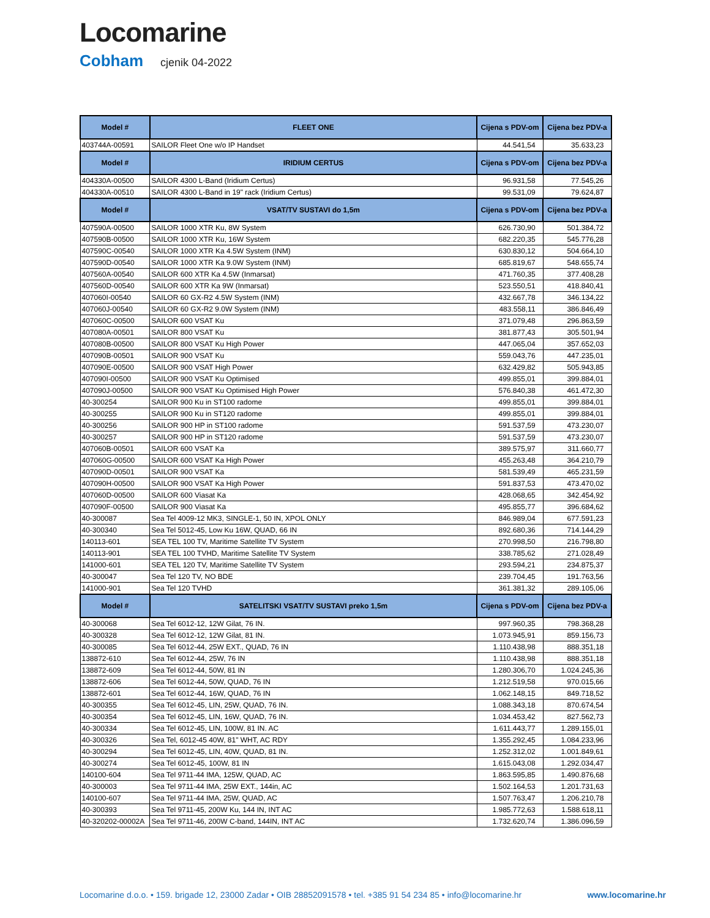Locomarine
Cobham cjenik 04-2022
| Model # | FLEET ONE | Cijena s PDV-om | Cijena bez PDV-a |
| --- | --- | --- | --- |
| 403744A-00591 | SAILOR Fleet One w/o IP Handset | 44.541,54 | 35.633,23 |
| Model # | IRIDIUM CERTUS | Cijena s PDV-om | Cijena bez PDV-a |
| 404330A-00500 | SAILOR 4300 L-Band (Iridium Certus) | 96.931,58 | 77.545,26 |
| 404330A-00510 | SAILOR 4300 L-Band in 19" rack (Iridium Certus) | 99.531,09 | 79.624,87 |
| Model # | VSAT/TV SUSTAVI do 1,5m | Cijena s PDV-om | Cijena bez PDV-a |
| 407590A-00500 | SAILOR 1000 XTR Ku, 8W System | 626.730,90 | 501.384,72 |
| 407590B-00500 | SAILOR 1000 XTR Ku, 16W System | 682.220,35 | 545.776,28 |
| 407590C-00540 | SAILOR 1000 XTR Ka 4.5W System (INM) | 630.830,12 | 504.664,10 |
| 407590D-00540 | SAILOR 1000 XTR Ka 9.0W System (INM) | 685.819,67 | 548.655,74 |
| 407560A-00540 | SAILOR 600 XTR Ka 4.5W (Inmarsat) | 471.760,35 | 377.408,28 |
| 407560D-00540 | SAILOR 600 XTR Ka 9W (Inmarsat) | 523.550,51 | 418.840,41 |
| 407060I-00540 | SAILOR 60 GX-R2 4.5W System (INM) | 432.667,78 | 346.134,22 |
| 407060J-00540 | SAILOR 60 GX-R2 9.0W System (INM) | 483.558,11 | 386.846,49 |
| 407060C-00500 | SAILOR 600 VSAT Ku | 371.079,48 | 296.863,59 |
| 407080A-00501 | SAILOR 800 VSAT Ku | 381.877,43 | 305.501,94 |
| 407080B-00500 | SAILOR 800 VSAT Ku High Power | 447.065,04 | 357.652,03 |
| 407090B-00501 | SAILOR 900 VSAT Ku | 559.043,76 | 447.235,01 |
| 407090E-00500 | SAILOR 900 VSAT High Power | 632.429,82 | 505.943,85 |
| 407090I-00500 | SAILOR 900 VSAT Ku Optimised | 499.855,01 | 399.884,01 |
| 407090J-00500 | SAILOR 900 VSAT Ku Optimised High Power | 576.840,38 | 461.472,30 |
| 40-300254 | SAILOR 900 Ku in ST100 radome | 499.855,01 | 399.884,01 |
| 40-300255 | SAILOR 900 Ku in ST120 radome | 499.855,01 | 399.884,01 |
| 40-300256 | SAILOR 900 HP in ST100 radome | 591.537,59 | 473.230,07 |
| 40-300257 | SAILOR 900 HP in ST120 radome | 591.537,59 | 473.230,07 |
| 407060B-00501 | SAILOR 600 VSAT Ka | 389.575,97 | 311.660,77 |
| 407060G-00500 | SAILOR 600 VSAT Ka High Power | 455.263,48 | 364.210,79 |
| 407090D-00501 | SAILOR 900 VSAT Ka | 581.539,49 | 465.231,59 |
| 407090H-00500 | SAILOR 900 VSAT Ka High Power | 591.837,53 | 473.470,02 |
| 407060D-00500 | SAILOR 600 Viasat Ka | 428.068,65 | 342.454,92 |
| 407090F-00500 | SAILOR 900 Viasat Ka | 495.855,77 | 396.684,62 |
| 40-300087 | Sea Tel 4009-12 MK3, SINGLE-1, 50 IN, XPOL ONLY | 846.989,04 | 677.591,23 |
| 40-300340 | Sea Tel 5012-45, Low Ku 16W, QUAD, 66 IN | 892.680,36 | 714.144,29 |
| 140113-601 | SEA TEL 100 TV, Maritime Satellite TV System | 270.998,50 | 216.798,80 |
| 140113-901 | SEA TEL 100 TVHD, Maritime Satellite TV System | 338.785,62 | 271.028,49 |
| 141000-601 | SEA TEL 120 TV, Maritime Satellite TV System | 293.594,21 | 234.875,37 |
| 40-300047 | Sea Tel 120 TV, NO BDE | 239.704,45 | 191.763,56 |
| 141000-901 | Sea Tel 120 TVHD | 361.381,32 | 289.105,06 |
| Model # | SATELITSKI VSAT/TV SUSTAVI preko 1,5m | Cijena s PDV-om | Cijena bez PDV-a |
| 40-300068 | Sea Tel 6012-12, 12W Gilat, 76 IN. | 997.960,35 | 798.368,28 |
| 40-300328 | Sea Tel 6012-12, 12W Gilat, 81 IN. | 1.073.945,91 | 859.156,73 |
| 40-300085 | Sea Tel 6012-44, 25W EXT., QUAD, 76 IN | 1.110.438,98 | 888.351,18 |
| 138872-610 | Sea Tel 6012-44, 25W, 76 IN | 1.110.438,98 | 888.351,18 |
| 138872-609 | Sea Tel 6012-44, 50W, 81 IN | 1.280.306,70 | 1.024.245,36 |
| 138872-606 | Sea Tel 6012-44, 50W, QUAD, 76 IN | 1.212.519,58 | 970.015,66 |
| 138872-601 | Sea Tel 6012-44, 16W, QUAD, 76 IN | 1.062.148,15 | 849.718,52 |
| 40-300355 | Sea Tel 6012-45, LIN, 25W, QUAD, 76 IN. | 1.088.343,18 | 870.674,54 |
| 40-300354 | Sea Tel 6012-45, LIN, 16W, QUAD, 76 IN. | 1.034.453,42 | 827.562,73 |
| 40-300334 | Sea Tel 6012-45, LIN, 100W, 81 IN. AC | 1.611.443,77 | 1.289.155,01 |
| 40-300326 | Sea Tel, 6012-45 40W, 81" WHT, AC RDY | 1.355.292,45 | 1.084.233,96 |
| 40-300294 | Sea Tel 6012-45, LIN, 40W, QUAD, 81 IN. | 1.252.312,02 | 1.001.849,61 |
| 40-300274 | Sea Tel 6012-45, 100W, 81 IN | 1.615.043,08 | 1.292.034,47 |
| 140100-604 | Sea Tel 9711-44 IMA, 125W, QUAD, AC | 1.863.595,85 | 1.490.876,68 |
| 40-300003 | Sea Tel 9711-44 IMA, 25W EXT., 144in, AC | 1.502.164,53 | 1.201.731,63 |
| 140100-607 | Sea Tel 9711-44 IMA, 25W, QUAD, AC | 1.507.763,47 | 1.206.210,78 |
| 40-300393 | Sea Tel 9711-45, 200W Ku, 144 IN, INT AC | 1.985.772,63 | 1.588.618,11 |
| 40-320202-00002A | Sea Tel 9711-46, 200W C-band, 144IN, INT AC | 1.732.620,74 | 1.386.096,59 |
Locomarine d.o.o. • 159. brigade 12, 23000 Zadar • OIB 28852091578 • tel. +385 91 54 234 85 • info@locomarine.hr www.locomarine.hr